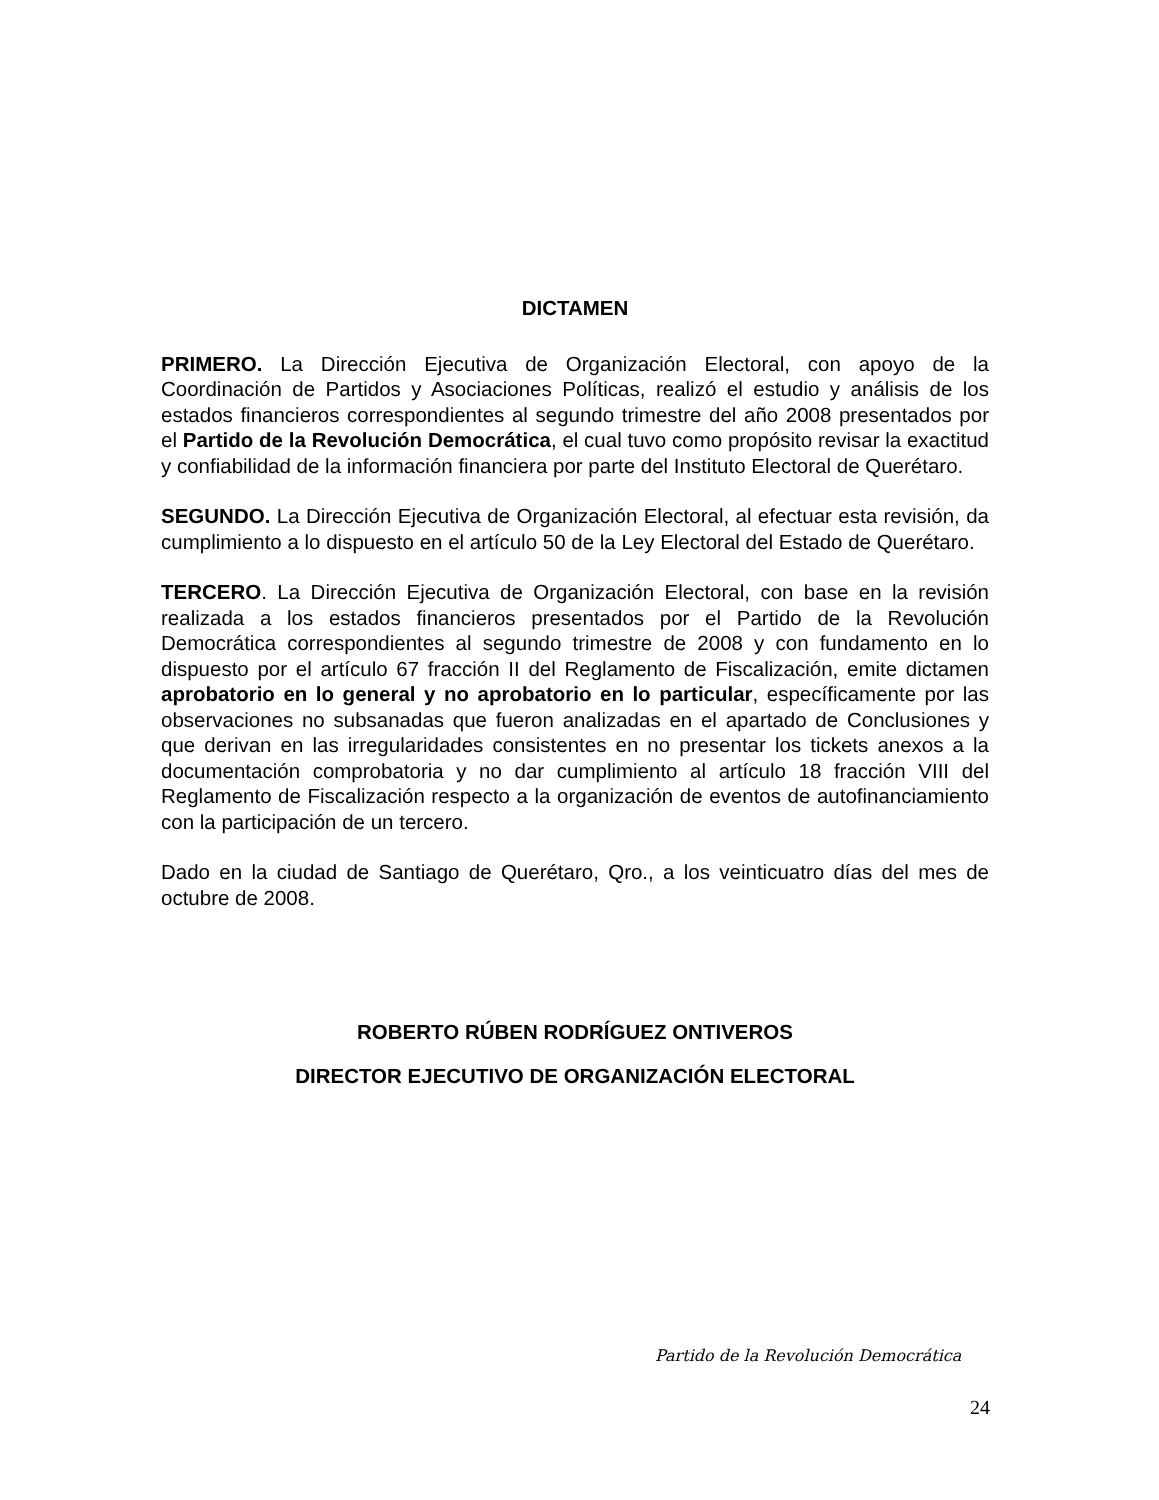DICTAMEN
PRIMERO. La Dirección Ejecutiva de Organización Electoral, con apoyo de la Coordinación de Partidos y Asociaciones Políticas, realizó el estudio y análisis de los estados financieros correspondientes al segundo trimestre del año 2008 presentados por el Partido de la Revolución Democrática, el cual tuvo como propósito revisar la exactitud y confiabilidad de la información financiera por parte del Instituto Electoral de Querétaro.
SEGUNDO. La Dirección Ejecutiva de Organización Electoral, al efectuar esta revisión, da cumplimiento a lo dispuesto en el artículo 50 de la Ley Electoral del Estado de Querétaro.
TERCERO. La Dirección Ejecutiva de Organización Electoral, con base en la revisión realizada a los estados financieros presentados por el Partido de la Revolución Democrática correspondientes al segundo trimestre de 2008 y con fundamento en lo dispuesto por el artículo 67 fracción II del Reglamento de Fiscalización, emite dictamen aprobatorio en lo general y no aprobatorio en lo particular, específicamente por las observaciones no subsanadas que fueron analizadas en el apartado de Conclusiones y que derivan en las irregularidades consistentes en no presentar los tickets anexos a la documentación comprobatoria y no dar cumplimiento al artículo 18 fracción VIII del Reglamento de Fiscalización respecto a la organización de eventos de autofinanciamiento con la participación de un tercero.
Dado en la ciudad de Santiago de Querétaro, Qro., a los veinticuatro días del mes de octubre de 2008.
ROBERTO RÚBEN RODRÍGUEZ ONTIVEROS
DIRECTOR EJECUTIVO DE ORGANIZACIÓN ELECTORAL
Partido de la Revolución Democrática
24